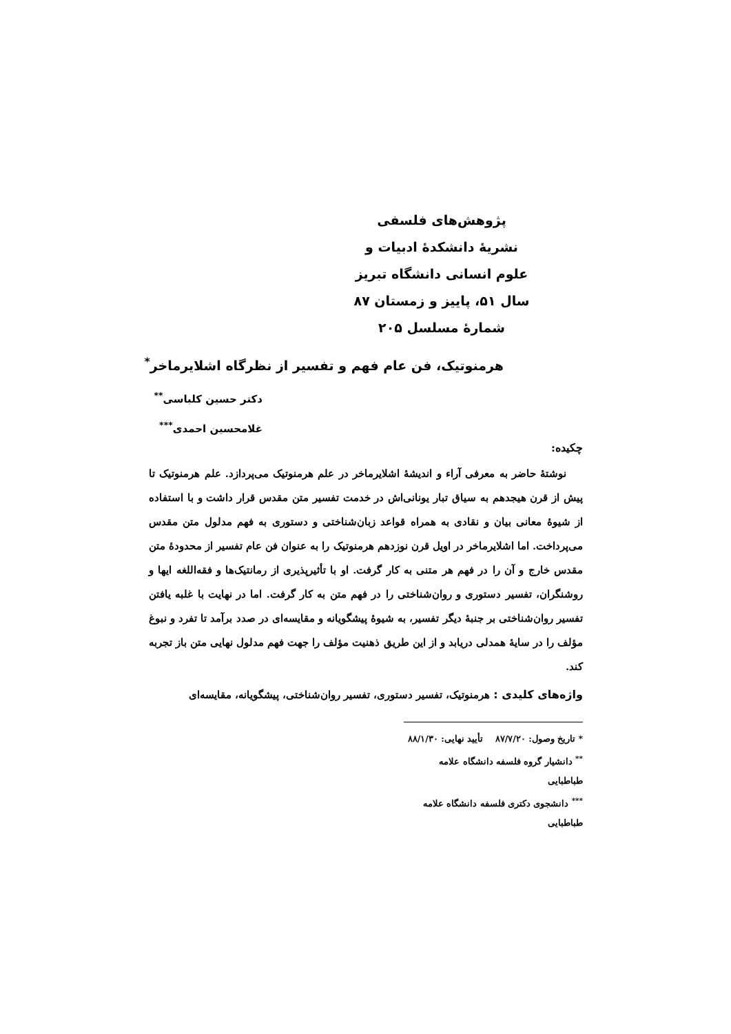پژوهش‌های فلسفی
نشریهٔ دانشکدهٔ ادبیات و
علوم انسانی دانشگاه تبریز
سال ۵۱، پاییز و زمستان ۸۷
شمارهٔ مسلسل ۲۰۵
هرمنوتیک، فن عام فهم و تفسیر از نظرگاه اشلایرماخر<sup>*</sup>
دکتر حسین کلباسی<sup>**</sup>
غلامحسین احمدی<sup>***</sup>
چکیده:
نوشتهٔ حاضر به معرفی آراء و اندیشهٔ اشلایرماخر در علم هرمنوتیک می‌پردازد. علم هرمنوتیک تا پیش از قرن هیجدهم به سیاق تبار یونانی‌اش در خدمت تفسیر متن مقدس قرار داشت و با استفاده از شیوهٔ معانی بیان و نقادی به همراه قواعد زبان‌شناختی و دستوری به فهم مدلول متن مقدس می‌پرداخت. اما اشلایرماخر در اویل قرن نوزدهم هرمنوتیک را به عنوان فن عام تفسیر از محدودهٔ متن مقدس خارج و آن را در فهم هر متنی به کار گرفت. او با تأثیرپذیری از رمانتیک‌ها و فقه‌اللغه ایها و روشنگران، تفسیر دستوری و روان‌شناختی را در فهم متن به کار گرفت. اما در نهایت با غلبه یافتن تفسیر روان‌شناختی بر جنبهٔ دیگر تفسیر، به شیوهٔ پیشگویانه و مقایسه‌ای در صدد برآمد تا تفرد و نبوغ مؤلف را در سایهٔ همدلی دریابد و از این طریق ذهنیت مؤلف را جهت فهم مدلول نهایی متن باز تجربه کند.
واژه‌های کلیدی : هرمنوتیک، تفسیر دستوری، تفسیر روان‌شناختی، پیشگویانه، مقایسه‌ای
* تاریخ وصول: ۸۷/۷/۲۰ تأیید نهایی: ۸۸/۱/۳۰
<sup>**</sup> دانشیار گروه فلسفه دانشگاه علامه طباطبایی
<sup>***</sup> دانشجوی دکتری فلسفه دانشگاه علامه طباطبایی